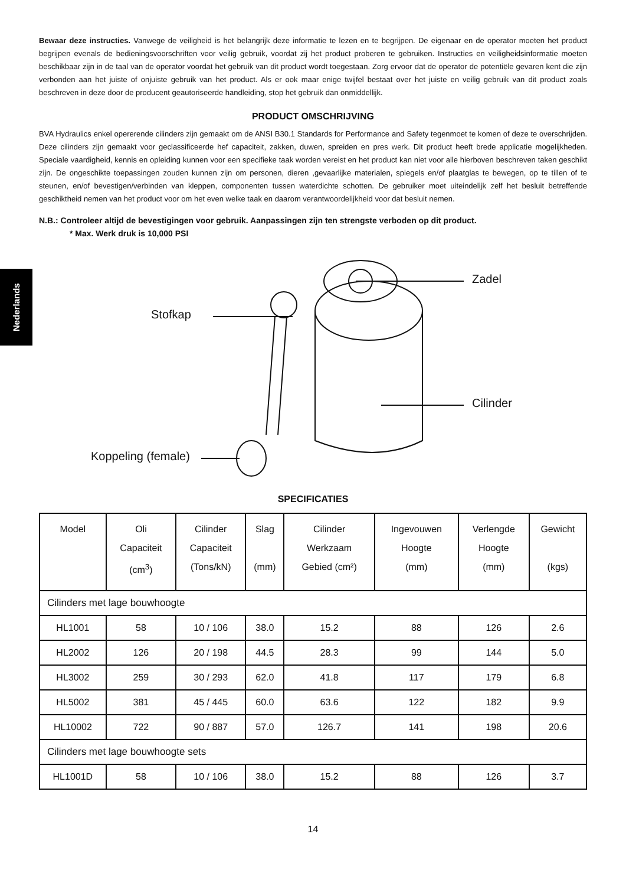Nederlands
Bewaar deze instructies. Vanwege de veiligheid is het belangrijk deze informatie te lezen en te begrijpen. De eigenaar en de operator moeten het product begrijpen evenals de bedieningsvoorschriften voor veilig gebruik, voordat zij het product proberen te gebruiken. Instructies en veiligheidsinformatie moeten beschikbaar zijn in de taal van de operator voordat het gebruik van dit product wordt toegestaan. Zorg ervoor dat de operator de potentiële gevaren kent die zijn verbonden aan het juiste of onjuiste gebruik van het product. Als er ook maar enige twijfel bestaat over het juiste en veilig gebruik van dit product zoals beschreven in deze door de producent geautoriseerde handleiding, stop het gebruik dan onmiddellijk.
PRODUCT OMSCHRIJVING
BVA Hydraulics enkel opererende cilinders zijn gemaakt om de ANSI B30.1 Standards for Performance and Safety tegenmoet te komen of deze te overschrijden. Deze cilinders zijn gemaakt voor geclassificeerde hef capaciteit, zakken, duwen, spreiden en pres werk. Dit product heeft brede applicatie mogelijkheden. Speciale vaardigheid, kennis en opleiding kunnen voor een specifieke taak worden vereist en het product kan niet voor alle hierboven beschreven taken geschikt zijn. De ongeschikte toepassingen zouden kunnen zijn om personen, dieren ,gevaarlijke materialen, spiegels en/of plaatglas te bewegen, op te tillen of te steunen, en/of bevestigen/verbinden van kleppen, componenten tussen waterdichte schotten. De gebruiker moet uiteindelijk zelf het besluit betreffende geschiktheid nemen van het product voor om het even welke taak en daarom verantwoordelijkheid voor dat besluit nemen.
N.B.: Controleer altijd de bevestigingen voor gebruik. Aanpassingen zijn ten strengste verboden op dit product.
* Max. Werk druk is 10,000 PSI
Stofkap
Zadel
Cilinder
Koppeling (female)
SPECIFICATIES
| Model | Oli Capaciteit (cm<sup>3</sup>) | Cilinder Capaciteit (Tons/kN) | Slag (mm) | Cilinder Werkzaam Gebied (cm²) | Ingevouwen Hoogte (mm) | Verlengde Hoogte (mm) | Gewicht (kgs) |
| --- | --- | --- | --- | --- | --- | --- | --- |
| Cilinders met lage bouwhoogte | | | | | | | |
| HL1001 | 58 | 10 / 106 | 38.0 | 15.2 | 88 | 126 | 2.6 |
| HL2002 | 126 | 20 / 198 | 44.5 | 28.3 | 99 | 144 | 5.0 |
| HL3002 | 259 | 30 / 293 | 62.0 | 41.8 | 117 | 179 | 6.8 |
| HL5002 | 381 | 45 / 445 | 60.0 | 63.6 | 122 | 182 | 9.9 |
| HL10002 | 722 | 90 / 887 | 57.0 | 126.7 | 141 | 198 | 20.6 |
| Cilinders met lage bouwhoogte sets | | | | | | | |
| HL1001D | 58 | 10 / 106 | 38.0 | 15.2 | 88 | 126 | 3.7 |
14